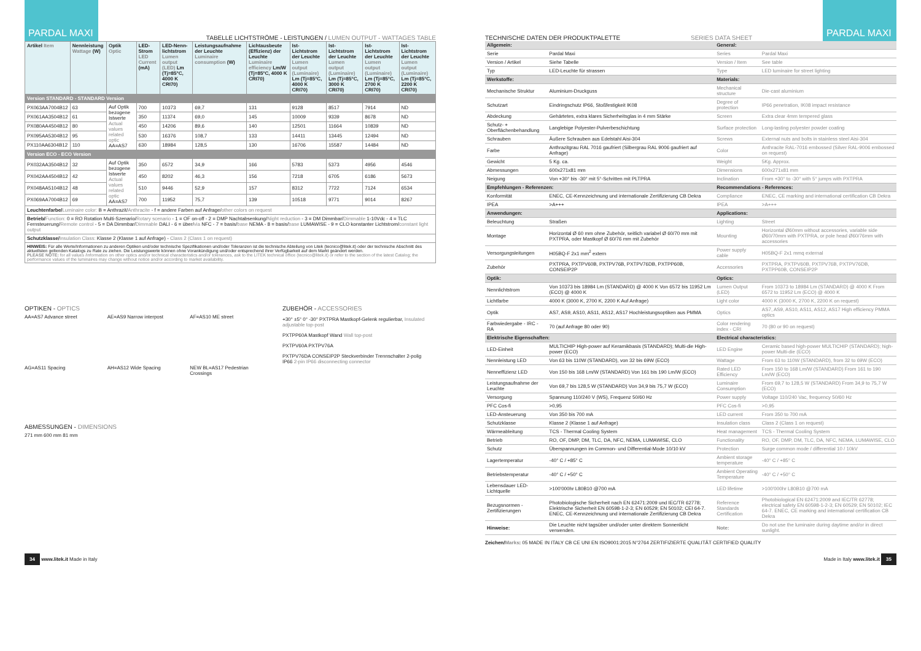PARDAL MAXI
TABELLE LICHTSTRÖME - LEISTUNGEN / LUMEN OUTPUT - WATTAGES TABLE
| Artikel Item | Nennleistung Wattage (W) | Optik Optic | LED-Strom LED Current (mA) | LED-Nenn-lichtstrom Lumen output (LED) Lm (Tj=85°C, 4000 K CRI70) | Leistungsaufnahme der Leuchte Luminaire consumption (W) | Lichtausbeute (Effizienz) der Leuchte Luminaire efficiency Lm/W (Tj=85°C, 4000 K CRI70) | Ist-Lichtstrom der Leuchte Lumen output (Luminaire) Lm (Tj=85°C, 4000 K CRI70) | Ist-Lichtstrom der Leuchte Lumen output (Luminaire) Lm (Tj=85°C, 3000 K CRI70) | Ist-Lichtstrom der Leuchte Lumen output (Luminaire) Lm (Tj=85°C, 2700 K CRI70) | Ist-Lichtstrom der Leuchte Lumen output (Luminaire) Lm (Tj=85°C, 2200 K CRI70) |
| --- | --- | --- | --- | --- | --- | --- | --- | --- | --- | --- |
| Version STANDARD - STANDARD Version | | | | | | | | | | |
| PX063AA7004B12 | 63 | Auf Optik bezogene Istwerte Actual values related optic AA=AS7 | 700 | 10373 | 69,7 | 131 | 9128 | 8517 | 7914 | ND |
| PX061AA3504B12 | 61 | | 350 | 11374 | 69,0 | 145 | 10009 | 9339 | 8678 | ND |
| PX080AA4504B12 | 80 | | 450 | 14206 | 89,6 | 140 | 12501 | 11664 | 10839 | ND |
| PX095AA5304B12 | 95 | | 530 | 16376 | 108,7 | 133 | 14411 | 13445 | 12494 | ND |
| PX110AA6304B12 | 110 | | 630 | 18984 | 128,5 | 130 | 16706 | 15587 | 14484 | ND |
| Version ECO - ECO Version | | | | | | | | | | |
| PX032AA3504B12 | 32 | Auf Optik bezogene Istwerte Actual values related optic AA=AS7 | 350 | 6572 | 34,9 | 166 | 5783 | 5373 | 4956 | 4546 |
| PX042AA4504B12 | 42 | | 450 | 8202 | 46,3 | 156 | 7218 | 6705 | 6186 | 5673 |
| PX048AA5104B12 | 48 | | 510 | 9446 | 52,9 | 157 | 8312 | 7722 | 7124 | 6534 |
| PX069AA7004B12 | 69 | | 700 | 11952 | 75,7 | 139 | 10518 | 9771 | 9014 | 8267 |
| Leuchtenfarbe/ Luminaire color: B = Anthrazit/ Anthracite - f = andere Farben auf Anfrage/ other colors on request | | | | | | | | | | |
| Betrieb/ Function: 0 = RO Rotation Multi-Szenario/ Rotary scenario - 1 = OF on-off - 2 = DMP Nachtabsenkung/ Night reduction - 3 = DM Dimmbar/ Dimmable 1-10Vdc - 4 = TLC Fernsteuerung/ Remote control - 5 = DA Dimmbar/ Dimmable DALI - 6 = über/ via NFC - 7 = basis/ base NEMA - 8 = basis/ base LUMAWISE - 9 = CLO konstanter Lichtstrom/ constant light output | | | | | | | | | | |
| Schutzklasse/ Insulation Class: Klasse 2 (Klasse 1 auf Anfrage) - Class 2 (Class 1 on request) | | | | | | | | | | |
| HINWEIS: Für alle Werte/Informationen zu anderen Optiken und/oder technische Spezifikationen und/oder Toleranzen ist die technische Abteilung von Litek (tecnico@litek.it) oder der technische Abschnitt des aktuellsten geltenden Katalogs zu Rate zu ziehen. Die Leistungswerte können ohne Vorankündigung und/oder entsprechend ihrer Verfügbarkeit auf dem Markt geändert werden. PLEASE NOTE: for all values /information on other optics and/or technical characteristics and/or tolerances, ask to the LITEK technical office (tecnico@litek.it) or refer to the section of the latest Catalog; the performance values of the luminaires may change without notice and/or according to market availability. | | | | | | | | | | |
OPTIKEN - OPTICS
AA=AS7 Advance street
AE=AS9 Narrow interpost
AF=AS10 ME street
AG=AS11 Spacing
AH=AS12 Wide Spacing
NEW BL=AS17 Pedestrian Crossings
ABMESSUNGEN - DIMENSIONS
271 mm 600 mm 81 mm
ZUBEHÖR - ACCESSORIES
+30° ±5° 0° -30° PXTPRA Mastkopf-Gelenk regulierbar, Insulated adjustable top-post
PXTPP60A Mastkopf Wand Wall top-post
PXTPV60A PXTPV76A
PXTPV76DA CONSEIP2P Steckverbinder Trennschalter 2-polig IP66 2-pin IP66 disconnecting connector
TECHNISCHE DATEN DER PRODUKTPALETTE SERIES DATA SHEET
PARDAL MAXI
| Allgemein: | | General: | |
| Serie | Pardal Maxi | Series | Pardal Maxi |
| Version / Artikel | Siehe Tabelle | Version / Item | See table |
| Typ | LED-Leuchte für strassen | Type | LED luminaire for street lighting |
| Werkstoffe: | | Materials: | |
| Mechanische Struktur | Aluminium-Druckguss | Mechanical structure | Die-cast aluminium |
| Schutzart | Eindringschutz IP66, Stoßfestigkeit IK08 | Degree of protection | IP66 penetration, IK08 impact resistance |
| Abdeckung | Gehärtetes, extra klares Sicherheitsglas in 4 mm Stärke | Screen | Extra clear 4mm tempered glass |
| Schutz- + Oberflächenbehandlung | Langlebige Polyester-Pulverbeschichtung | Surface protection | Long-lasting polyester powder coating |
| Schrauben | Äußere Schrauben aus Edelstahl Aisi-304 | Screws | External nuts and bolts in stainless steel Aisi-304 |
| Farbe | Anthrazitgrau RAL 7016 gaufriert (Silbergrau RAL 9006 gaufriert auf Anfrage) | Color | Anthracite RAL-7016 embossed (Silver RAL-9006 embossed on request) |
| Gewicht | 5 Kg. ca. | Weight | 5Kg. Approx. |
| Abmessungen | 600x271x81 mm | Dimensions | 600x271x81 mm |
| Neigung | Von +30° bis -30° mit 5°-Schritten mit PLTPRA | Inclination | From +30° to -30° with 5° jumps with PXTPRA |
| Empfehlungen - Referenzen: | | Recommendations - References: | |
| Konformität | ENEC, CE-Kennzeichnung und internationale Zertifizierung CB Dekra | Compliance | ENEC, CE marking and international certification CB Dekra |
| IPEA | >A+++ | IPEA | >A+++ |
| Anwendungen: | | Applications: | |
| Beleuchtung | Straßen | Lighting | Street |
| Montage | Horizontal Ø 60 mm ohne Zubehör, seitlich variabel Ø 60/70 mm mit PXTPRA, oder Mastkopf Ø 60/76 mm mit Zubehör | Mounting | Horizontal Ø60mm without accessories, variable side Ø60/70mm with PXTPRA, or pole head Ø60/76mm with accessories |
| Versorgungsleitungen | H05BQ-F 2x1 mm<sup>2</sup> extern | Power supply cable | H05BQ-F 2x1 mmq external |
| Zubehör | PXTPRA, PXTPV60B, PXTPV76B, PXTPV76DB, PXTPP60B, CONSEIP2P | Accessories | PXTPRA, PXTPV60B, PXTPV76B, PXTPV76DB, PXTPP60B, CONSEIP2P |
| Optik: | | Optics: | |
| Nennlichtstrom | Von 10373 bis 18984 Lm (STANDARD) @ 4000 K Von 6572 bis 11952 Lm (ECO) @ 4000 K | Lumen Output (LED) | From 10373 to 18984 Lm (STANDARD) @ 4000 K From 6572 to 11952 Lm (ECO) @ 4000 K |
| Lichtfarbe | 4000 K (3000 K, 2700 K, 2200 K Auf Anfrage) | Light color | 4000 K (3000 K, 2700 K, 2200 K on request) |
| Optik | AS7, AS9, AS10, AS11, AS12, AS17 Hochleistungsoptiken aus PMMA | Optics | AS7, AS9, AS10, AS11, AS12, AS17 High efficiency PMMA optics |
| Farbwiedergabe - IRC - RA | 70 (auf Anfrage 80 oder 90) | Color rendering index - CRI | 70 (80 or 90 on request) |
| Elektrische Eigenschaften: | | Electrical characteristics: | |
| LED-Einheit | MULTICHIP High-power auf Keramikbasis (STANDARD); Multi-die High-power (ECO) | LED Engine | Ceramic based high-power MULTICHIP (STANDARD); high-power Multi-die (ECO) |
| Nennleistung LED | Von 63 bis 110W (STANDARD), von 32 bis 69W (ECO) | Wattage | From 63 to 110W (STANDARD), from 32 to 69W (ECO) |
| Nenneffizienz LED | Von 150 bis 168 Lm/W (STANDARD) Von 161 bis 190 Lm/W (ECO) | Rated LED Efficiency | From 150 to 168 Lm/W (STANDARD) From 161 to 190 Lm/W (ECO) |
| Leistungsaufnahme der Leuchte | Von 69,7 bis 128,5 W (STANDARD) Von 34,9 bis 75,7 W (ECO) | Luminaire Consumption | From 69,7 to 128,5 W (STANDARD) From 34,9 to 75,7 W (ECO) |
| Versorgung | Spannung 110/240 V (WS), Frequenz 50/60 Hz | Power supply | Voltage 110/240 Vac, frequency 50/60 Hz |
| PFC Cos-fi | >0,95 | PFC Cos-fi | >0,95 |
| LED-Ansteuerung | Von 350 bis 700 mA | LED current | From 350 to 700 mA |
| Schutzklasse | Klasse 2 (Klasse 1 auf Anfrage) | Insulation class | Class 2 (Class 1 on request) |
| Wärmeableitung | TCS - Thermal Cooling System | Heat management | TCS - Thermal Cooling System |
| Betrieb | RO, OF, DMP, DM, TLC, DA, NFC, NEMA, LUMAWISE, CLO | Functionality | RO, OF, DMP, DM, TLC, DA, NFC, NEMA, LUMAWISE, CLO |
| Schutz | Überspannungen im Common- und Differential-Mode 10/10 kV | Protection | Surge common mode / differential 10 / 10kV |
| Lagertemperatur | -40° C / +85° C | Ambient storage temperature | -40° C / +85° C |
| Betriebstemperatur | -40° C / +50° C | Ambient Operating Temperature | -40° C / +50° C |
| Lebensdauer LED-Lichtquelle | >100'000hr L80B10 @700 mA | LED lifetime | >100'000hr L80B10 @700 mA |
| Bezugsnormen - Zertifizierungen | Photobiologische Sicherheit nach EN 62471:2009 und IEC/TR 62778; Elektrische Sicherheit EN 60598-1-2-3; EN 60529; EN 50102; CEI 64-7. ENEC, CE-Kennzeichnung und internationale Zertifizierung CB Dekra | Reference Standards Certification | Photobiological EN 62471:2009 and IEC/TR 62778; electrical safety EN 60598-1-2-3; EN 60529; EN 50102; IEC 64-7. ENEC, CE marking and international certification CB Dekra |
| Hinweise: | Die Leuchte nicht tagsüber und/oder unter direktem Sonnenlicht verwenden. | Note: | Do not use the luminaire during daytime and/or in direct sunlight. |
Zeichen/Marks: 05 MADE IN ITALY CB CE UNI EN ISO9001:2015 N°2764 ZERTIFIZIERTE QUALITÄT CERTIFIED QUALITY
34 www.litek.it Made in Italy Made in Italy www.litek.it 35